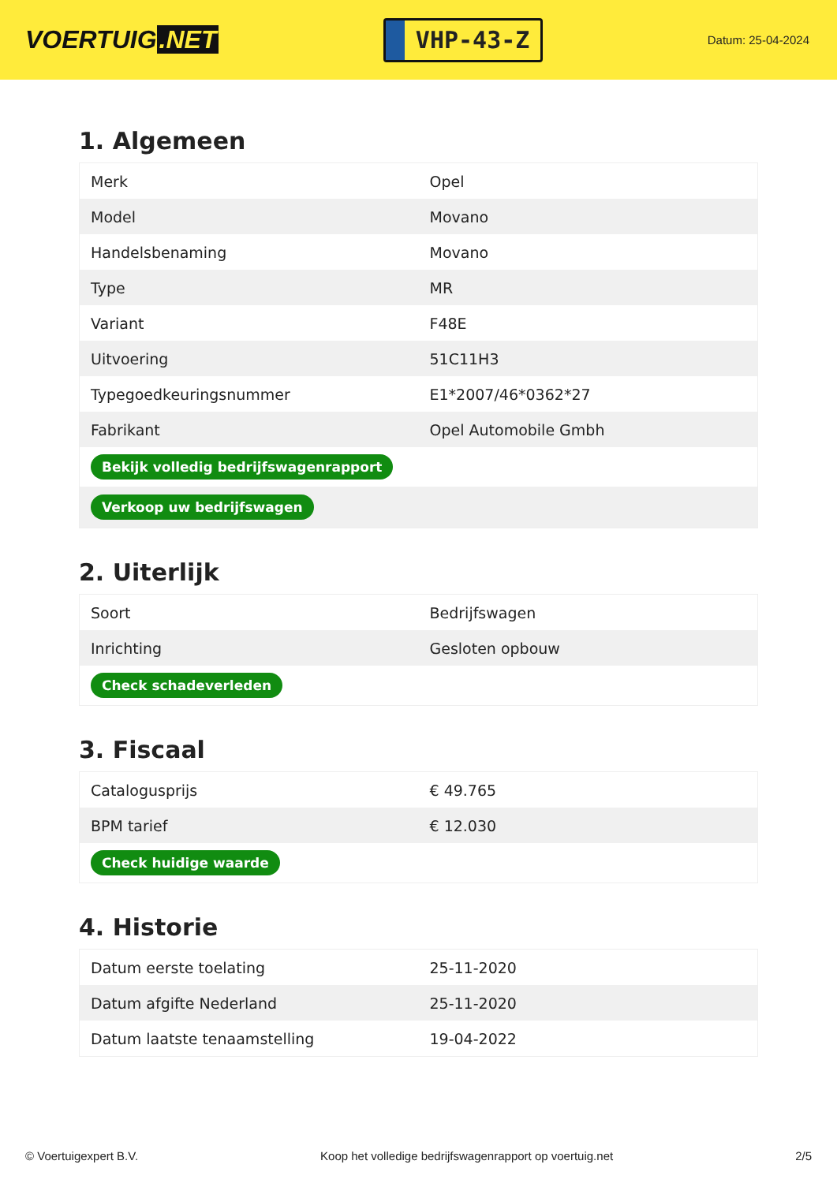VOERTUIG.NET
VHP-43-Z
Datum: 25-04-2024
1. Algemeen
| Merk | Opel |
| Model | Movano |
| Handelsbenaming | Movano |
| Type | MR |
| Variant | F48E |
| Uitvoering | 51C11H3 |
| Typegoedkeuringsnummer | E1*2007/46*0362*27 |
| Fabrikant | Opel Automobile Gmbh |
| Bekijk volledig bedrijfswagenrapport | |
| Verkoop uw bedrijfswagen | |
2. Uiterlijk
| Soort | Bedrijfswagen |
| Inrichting | Gesloten opbouw |
| Check schadeverleden | |
3. Fiscaal
| Catalogusprijs | € 49.765 |
| BPM tarief | € 12.030 |
| Check huidige waarde | |
4. Historie
| Datum eerste toelating | 25-11-2020 |
| Datum afgifte Nederland | 25-11-2020 |
| Datum laatste tenaamstelling | 19-04-2022 |
© Voertuigexpert B.V. Koop het volledige bedrijfswagenrapport op voertuig.net 2/5